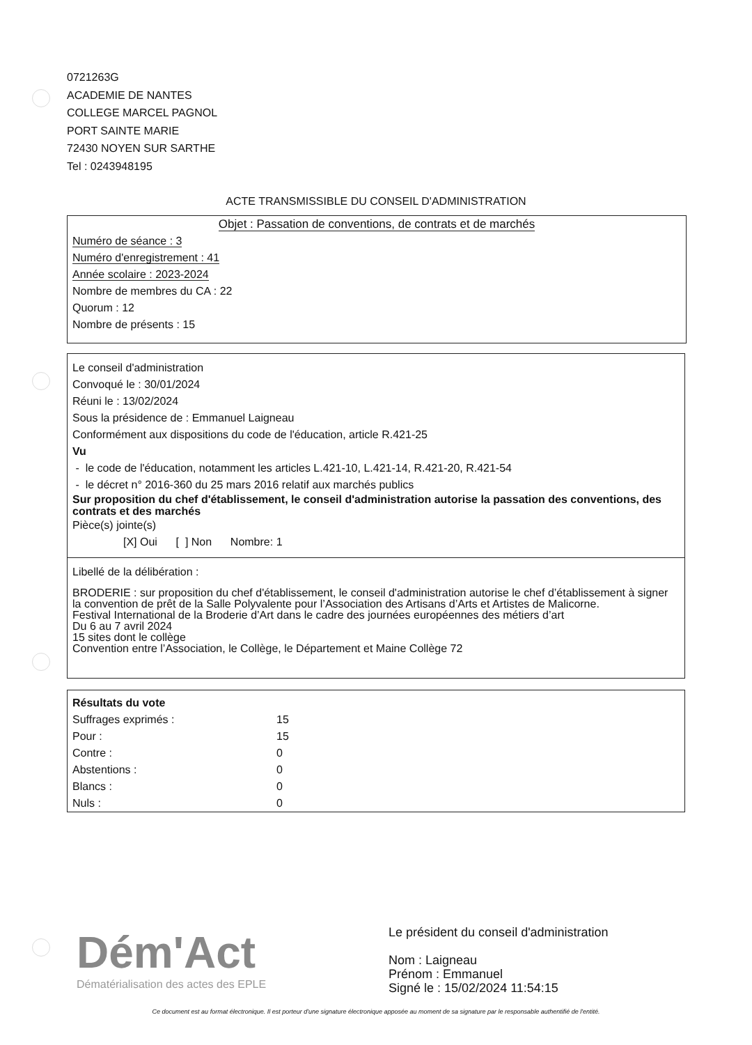0721263G
ACADEMIE DE NANTES
COLLEGE MARCEL PAGNOL
PORT SAINTE MARIE
72430 NOYEN SUR SARTHE
Tel : 0243948195
ACTE TRANSMISSIBLE DU CONSEIL D'ADMINISTRATION
Objet : Passation de conventions, de contrats et de marchés
Numéro de séance : 3
Numéro d'enregistrement : 41
Année scolaire : 2023-2024
Nombre de membres du CA : 22
Quorum : 12
Nombre de présents : 15
Le conseil d'administration
Convoqué le : 30/01/2024
Réuni le : 13/02/2024
Sous la présidence de : Emmanuel Laigneau
Conformément aux dispositions du code de l'éducation, article R.421-25
Vu
- le code de l'éducation, notamment les articles L.421-10, L.421-14, R.421-20, R.421-54
- le décret n° 2016-360 du 25 mars 2016 relatif aux marchés publics
Sur proposition du chef d'établissement, le conseil d'administration autorise la passation des conventions, des contrats et des marchés
Pièce(s) jointe(s)
[X] Oui [ ] Non Nombre: 1
Libellé de la délibération :
BRODERIE : sur proposition du chef d'établissement, le conseil d'administration autorise le chef d’établissement à signer la convention de prêt de la Salle Polyvalente pour l’Association des Artisans d’Arts et Artistes de Malicorne.
Festival International de la Broderie d’Art dans le cadre des journées européennes des métiers d’art
Du 6 au 7 avril 2024
15 sites dont le collège
Convention entre l’Association, le Collège, le Département et Maine Collège 72
Résultats du vote
| Suffrages exprimés : | 15 |
| Pour : | 15 |
| Contre : | 0 |
| Abstentions : | 0 |
| Blancs : | 0 |
| Nuls : | 0 |
Dém'Act
Dématérialisation des actes des EPLE
Le président du conseil d'administration
Nom : Laigneau
Prénom : Emmanuel
Signé le : 15/02/2024 11:54:15
Ce document est au format électronique. Il est porteur d'une signature électronique apposée au moment de sa signature par le responsable authentifié de l'entité.